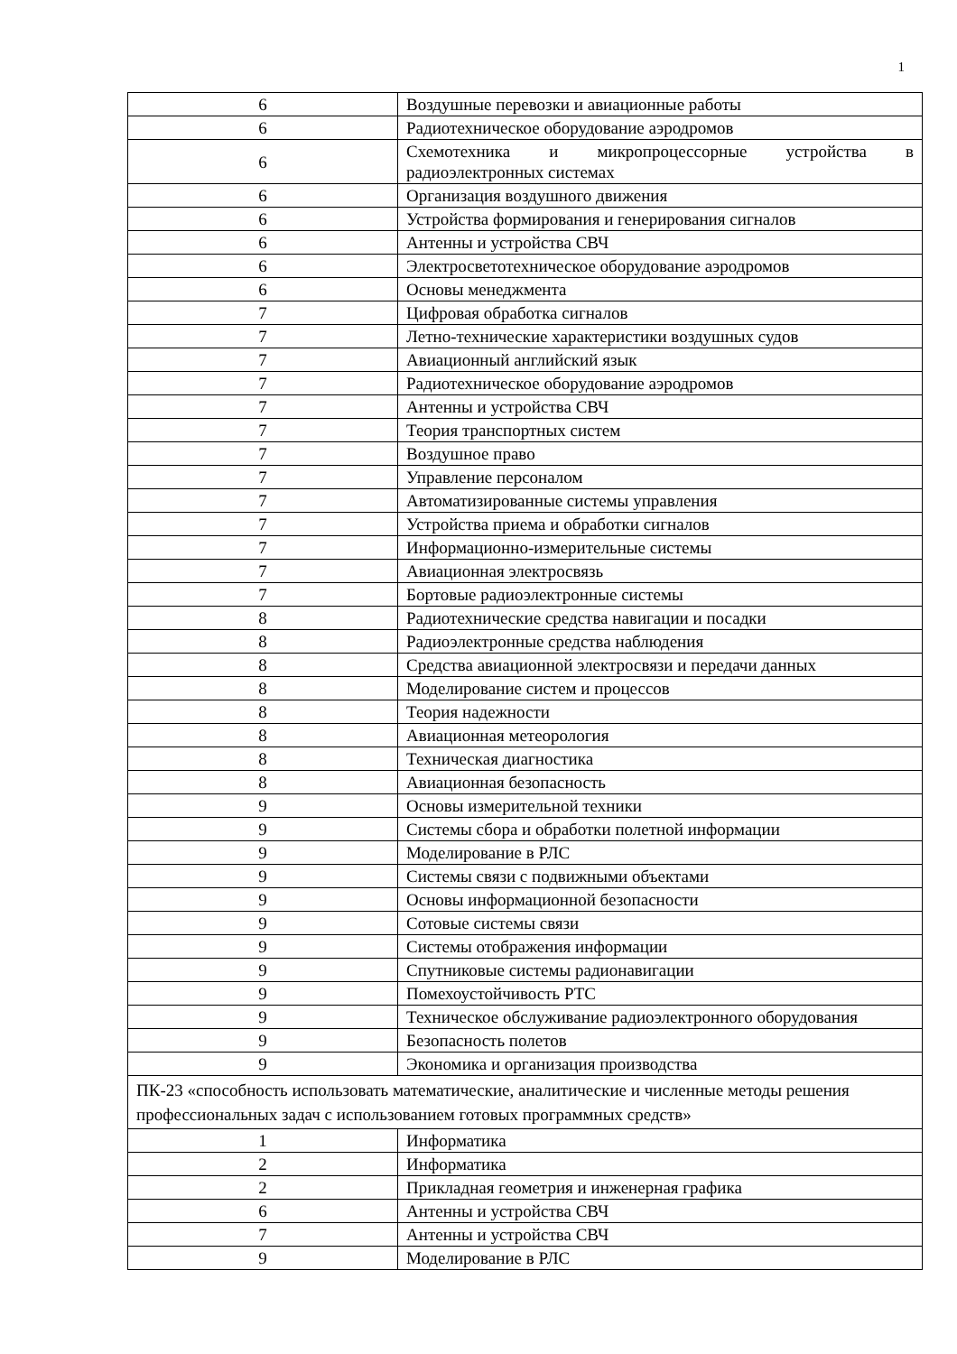1
| 6 | Воздушные перевозки и авиационные работы |
| 6 | Радиотехническое оборудование аэродромов |
| 6 | Схемотехника и микропроцессорные устройства в радиоэлектронных системах |
| 6 | Организация воздушного движения |
| 6 | Устройства формирования и генерирования сигналов |
| 6 | Антенны и устройства СВЧ |
| 6 | Электросветотехническое оборудование аэродромов |
| 6 | Основы менеджмента |
| 7 | Цифровая обработка сигналов |
| 7 | Летно-технические характеристики воздушных судов |
| 7 | Авиационный английский язык |
| 7 | Радиотехническое оборудование аэродромов |
| 7 | Антенны и устройства СВЧ |
| 7 | Теория транспортных систем |
| 7 | Воздушное право |
| 7 | Управление персоналом |
| 7 | Автоматизированные системы управления |
| 7 | Устройства приема и обработки сигналов |
| 7 | Информационно-измерительные системы |
| 7 | Авиационная электросвязь |
| 7 | Бортовые радиоэлектронные системы |
| 8 | Радиотехнические средства навигации и посадки |
| 8 | Радиоэлектронные средства наблюдения |
| 8 | Средства авиационной электросвязи и передачи данных |
| 8 | Моделирование систем и процессов |
| 8 | Теория надежности |
| 8 | Авиационная метеорология |
| 8 | Техническая диагностика |
| 8 | Авиационная безопасность |
| 9 | Основы измерительной техники |
| 9 | Системы сбора и обработки полетной информации |
| 9 | Моделирование в РЛС |
| 9 | Системы связи с подвижными объектами |
| 9 | Основы информационной безопасности |
| 9 | Сотовые системы связи |
| 9 | Системы отображения информации |
| 9 | Спутниковые системы радионавигации |
| 9 | Помехоустойчивость РТС |
| 9 | Техническое обслуживание радиоэлектронного оборудования |
| 9 | Безопасность полетов |
| 9 | Экономика и организация производства |
| ПК-23 «способность использовать математические, аналитические и численные методы решения профессиональных задач с использованием готовых программных средств» | |
| 1 | Информатика |
| 2 | Информатика |
| 2 | Прикладная геометрия и инженерная графика |
| 6 | Антенны и устройства СВЧ |
| 7 | Антенны и устройства СВЧ |
| 9 | Моделирование в РЛС |